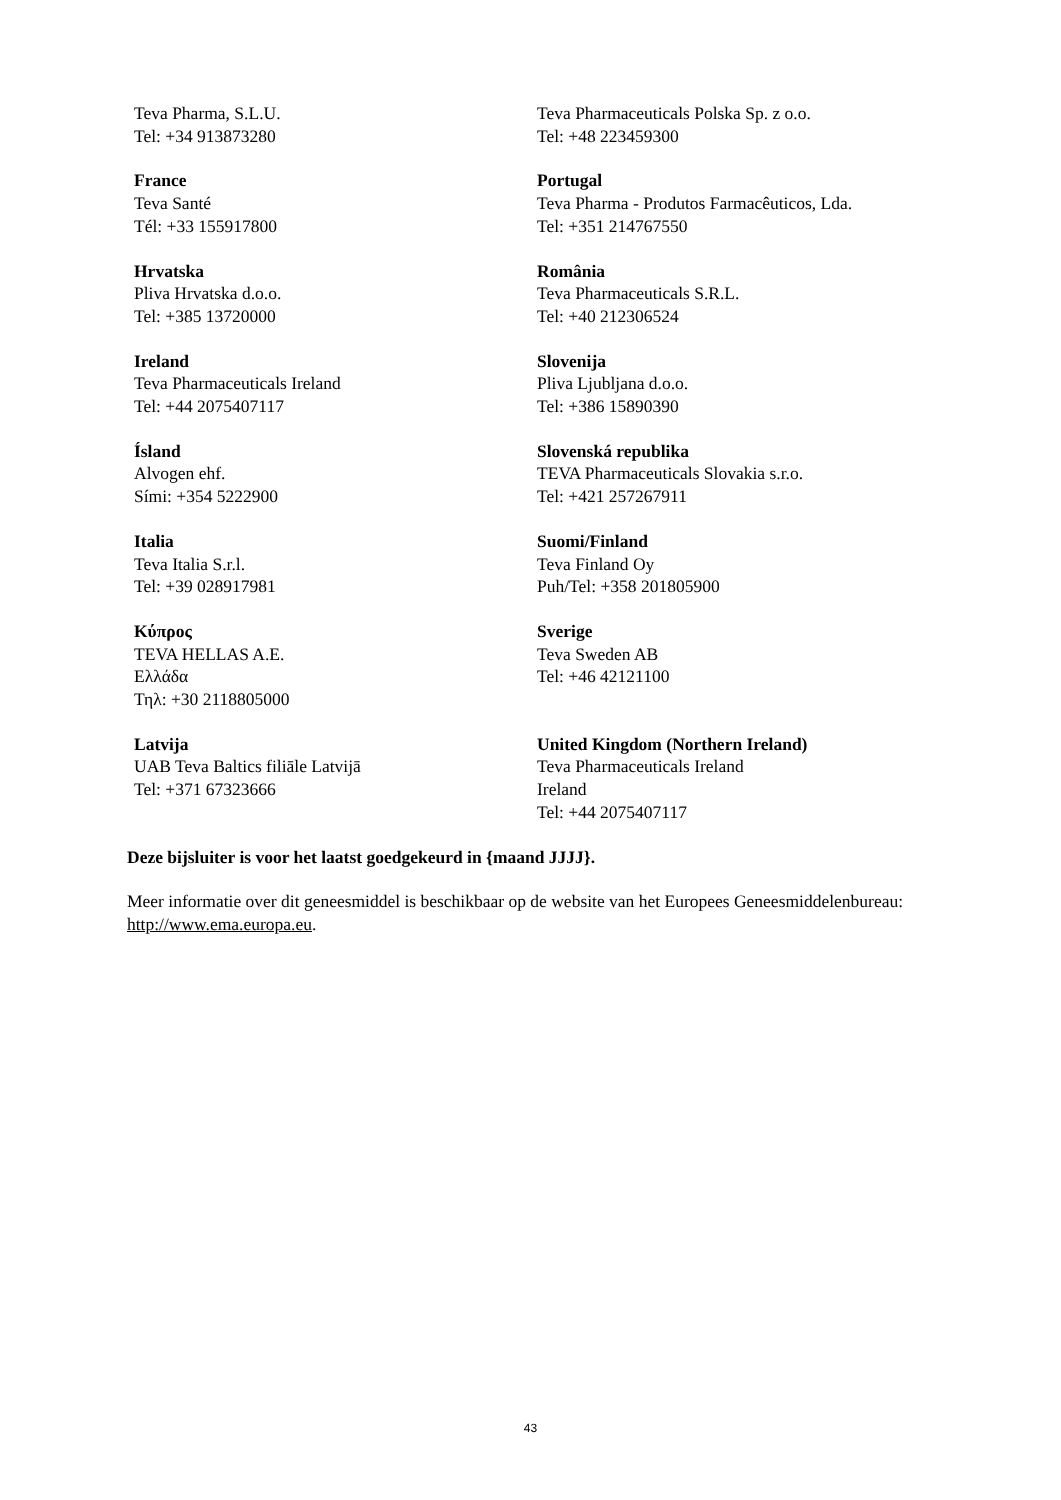| Teva Pharma, S.L.U. Tel: +34 913873280 | Teva Pharmaceuticals Polska Sp. z o.o. Tel: +48 223459300 |
| France Teva Santé Tél: +33 155917800 | Portugal Teva Pharma - Produtos Farmacêuticos, Lda. Tel: +351 214767550 |
| Hrvatska Pliva Hrvatska d.o.o. Tel: +385 13720000 | România Teva Pharmaceuticals S.R.L. Tel: +40 212306524 |
| Ireland Teva Pharmaceuticals Ireland Tel: +44 2075407117 | Slovenija Pliva Ljubljana d.o.o. Tel: +386 15890390 |
| Ísland Alvogen ehf. Sími: +354 5222900 | Slovenská republika TEVA Pharmaceuticals Slovakia s.r.o. Tel: +421 257267911 |
| Italia Teva Italia S.r.l. Tel: +39 028917981 | Suomi/Finland Teva Finland Oy Puh/Tel: +358 201805900 |
| Κύπρος TEVA HELLAS A.E. Ελλάδα Τηλ: +30 2118805000 | Sverige Teva Sweden AB Tel: +46 42121100 |
| Latvija UAB Teva Baltics filiāle Latvijā Tel: +371 67323666 | United Kingdom (Northern Ireland) Teva Pharmaceuticals Ireland Ireland Tel: +44 2075407117 |
Deze bijsluiter is voor het laatst goedgekeurd in {maand JJJJ}.
Meer informatie over dit geneesmiddel is beschikbaar op de website van het Europees Geneesmiddelenbureau: http://www.ema.europa.eu.
43